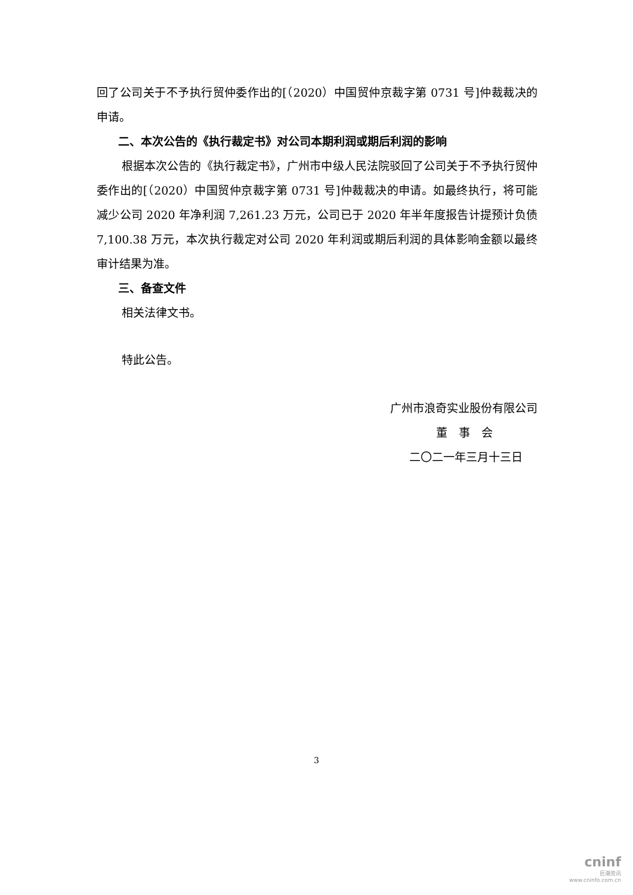回了公司关于不予执行贸仲委作出的[（2020）中国贸仲京裁字第 0731 号]仲裁裁决的申请。
二、本次公告的《执行裁定书》对公司本期利润或期后利润的影响
根据本次公告的《执行裁定书》，广州市中级人民法院驳回了公司关于不予执行贸仲委作出的[（2020）中国贸仲京裁字第 0731 号]仲裁裁决的申请。如最终执行，将可能减少公司 2020 年净利润 7,261.23 万元，公司已于 2020 年半年度报告计提预计负债 7,100.38 万元，本次执行裁定对公司 2020 年利润或期后利润的具体影响金额以最终审计结果为准。
三、备查文件
相关法律文书。
特此公告。
广州市浪奇实业股份有限公司
董　事　会
二〇二一年三月十三日
3
cninf
巨潮资讯
www.cninfo.com.cn